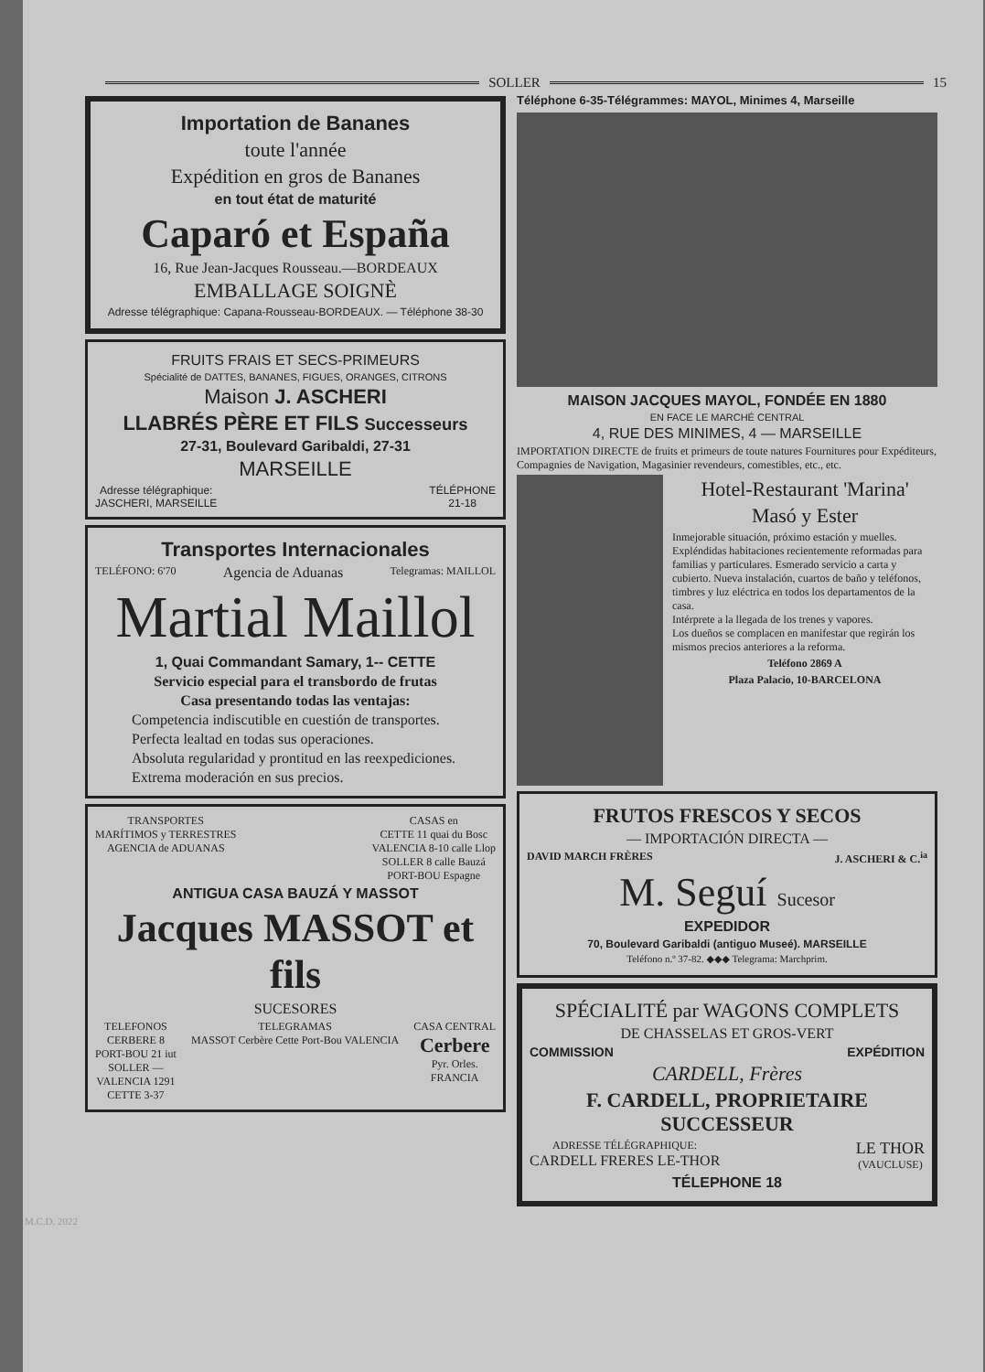SOLLER 15
Importation de Bananes
toute l'année
Expédition en gros de Bananes
en tout état de maturité
Caparó et España
16, Rue Jean-Jacques Rousseau.—BORDEAUX
EMBALLAGE SOIGNÈ
Adresse télégraphique: Capana-Rousseau-BORDEAUX. — Téléphone 38-30
FRUITS FRAIS ET SECS-PRIMEURS
Spécialité de DATTES, BANANES, FIGUES, ORANGES, CITRONS
Maison J. ASCHERI
LLABRÉS PÈRE ET FILS Successeurs
27-31, Boulevard Garibaldi, 27-31
MARSEILLE
Adresse télégraphique:
JASCHERI, MARSEILLE TÉLÉPHONE
21-18
Transportes Internacionales
TELÉFONO: 6'70 Agencia de Aduanas Telegramas: MAILLOL
Martial Maillol
1, Quai Commandant Samary, 1-- CETTE
Servicio especial para el transbordo de frutas
Casa presentando todas las ventajas:
Competencia indiscutible en cuestión de transportes.
Perfecta lealtad en todas sus operaciones.
Absoluta regularidad y prontitud en las reexpediciones.
Extrema moderación en sus precios.
TRANSPORTES
MARÍTIMOS y TERRESTRES
AGENCIA de ADUANAS CASAS en
CETTE 11 quai du Bosc
VALENCIA 8-10 calle Llop
SOLLER 8 calle Bauzá
PORT-BOU Espagne
ANTIGUA CASA BAUZÁ Y MASSOT
Jacques MASSOT et fils
SUCESORES
TELEFONOS
CERBERE 8
PORT-BOU 21 iut
SOLLER —
VALENCIA 1291
CETTE 3-37 TELEGRAMAS
MASSOT Cerbère Cette Port-Bou VALENCIA CASA CENTRAL
Cerbere
Pyr. Orles.
FRANCIA
Téléphone 6-35-Télégrammes: MAYOL, Minimes 4, Marseille
MAISON JACQUES MAYOL, FONDÉE EN 1880
EN FACE LE MARCHÉ CENTRAL
4, RUE DES MINIMES, 4 — MARSEILLE
IMPORTATION DIRECTE de fruits et primeurs de toute natures Fournitures pour Expéditeurs, Compagnies de Navigation, Magasinier revendeurs, comestibles, etc., etc.
Hotel-Restaurant 'Marina'
Masó y Ester
Inmejorable situación, próximo estación y muelles. Expléndidas habitaciones recientemente reformadas para familias y particulares. Esmerado servicio a carta y cubierto. Nueva instalación, cuartos de baño y teléfonos, timbres y luz eléctrica en todos los departamentos de la casa.
Intérprete a la llegada de los trenes y vapores.
Los dueños se complacen en manifestar que regirán los mismos precios anteriores a la reforma.
Teléfono 2869 A
Plaza Palacio, 10-BARCELONA
FRUTOS FRESCOS Y SECOS
— IMPORTACIÓN DIRECTA —
DAVID MARCH FRÈRES J. ASCHERI & C.<sup>ia</sup>
M. Seguí Sucesor
EXPEDIDOR
70, Boulevard Garibaldi (antiguo Museé). MARSEILLE
Teléfono n.º 37-82. ◆◆◆ Telegrama: Marchprim.
SPÉCIALITÉ par WAGONS COMPLETS
DE CHASSELAS ET GROS-VERT
COMMISSION EXPÉDITION
CARDELL, Frères
F. CARDELL, PROPRIETAIRE SUCCESSEUR
ADRESSE TÉLÉGRAPHIQUE:
CARDELL FRERES LE-THOR LE THOR
(VAUCLUSE)
TÉLEPHONE 18
M.C.D. 2022